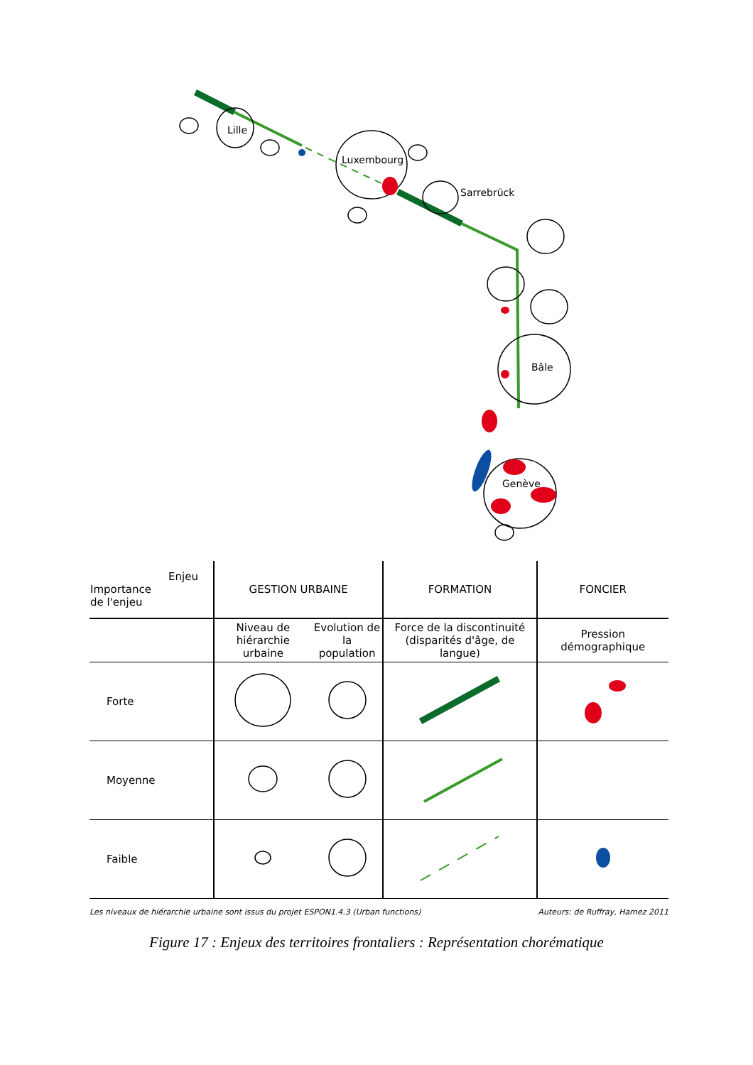Lille
Luxembourg
Sarrebrück
Bâle
Genève
| Enjeu Importance de l'enjeu | GESTION URBAINE | | FORMATION | FONCIER |
| --- | --- | --- | --- | --- |
| | Niveau de hiérarchie urbaine | Evolution de la population | Force de la discontinuité (disparités d'âge, de langue) | Pression démographique |
| Forte | | | | |
| Moyenne | | | | |
| Faible | | | | |
Les niveaux de hiérarchie urbaine sont issus du projet ESPON1.4.3 (Urban functions) Auteurs: de Ruffray, Hamez 2011
Figure 17 : Enjeux des territoires frontaliers : Représentation chorématique